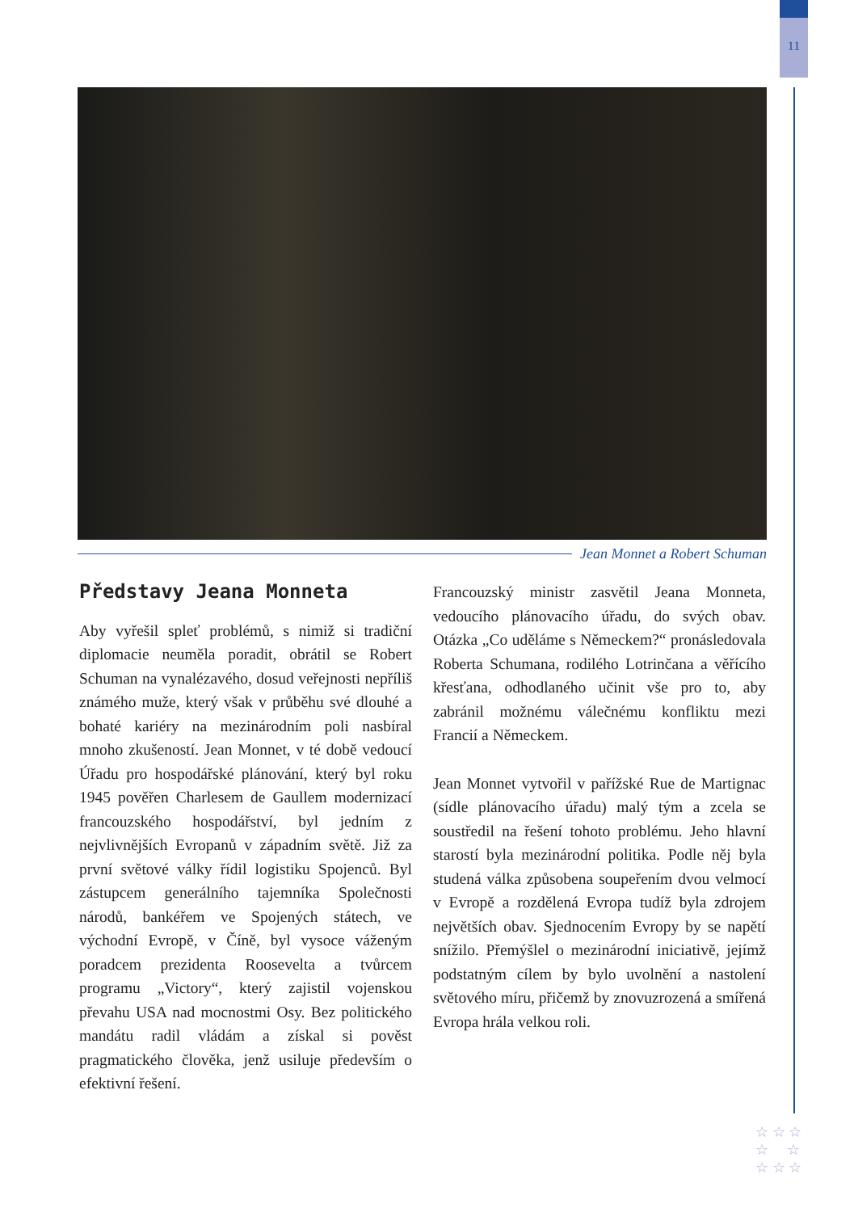11
Jean Monnet a Robert Schuman
Představy Jeana Monneta
Aby vyřešil spleť problémů, s nimiž si tradiční diplomacie neuměla poradit, obrátil se Robert Schuman na vynalézavého, dosud veřejnosti nepříliš známého muže, který však v průběhu své dlouhé a bohaté kariéry na mezinárodním poli nasbíral mnoho zkušeností. Jean Monnet, v té době vedoucí Úřadu pro hospodářské plánování, který byl roku 1945 pověřen Charlesem de Gaullem modernizací francouzského hospodářství, byl jedním z nejvlivnějších Evropanů v západním světě. Již za první světové války řídil logistiku Spojenců. Byl zástupcem generálního tajemníka Společnosti národů, bankéřem ve Spojených státech, ve východní Evropě, v Číně, byl vysoce váženým poradcem prezidenta Roosevelta a tvůrcem programu „Victory“, který zajistil vojenskou převahu USA nad mocnostmi Osy. Bez politického mandátu radil vládám a získal si pověst pragmatického člověka, jenž usiluje především o efektivní řešení.
Francouzský ministr zasvětil Jeana Monneta, vedoucího plánovacího úřadu, do svých obav. Otázka „Co uděláme s Německem?“ pronásledovala Roberta Schumana, rodilého Lotrinčana a věřícího křesťana, odhodlaného učinit vše pro to, aby zabránil možnému válečnému konfliktu mezi Francií a Německem.
Jean Monnet vytvořil v pařížské Rue de Martignac (sídle plánovacího úřadu) malý tým a zcela se soustředil na řešení tohoto problému. Jeho hlavní starostí byla mezinárodní politika. Podle něj byla studená válka způsobena soupeřením dvou velmocí v Evropě a rozdělená Evropa tudíž byla zdrojem největších obav. Sjednocením Evropy by se napětí snížilo. Přemýšlel o mezinárodní iniciativě, jejímž podstatným cílem by bylo uvolnění a nastolení světového míru, přičemž by znovuzrozená a smířená Evropa hrála velkou roli.
☆ ☆ ☆
☆ ☆
☆ ☆ ☆